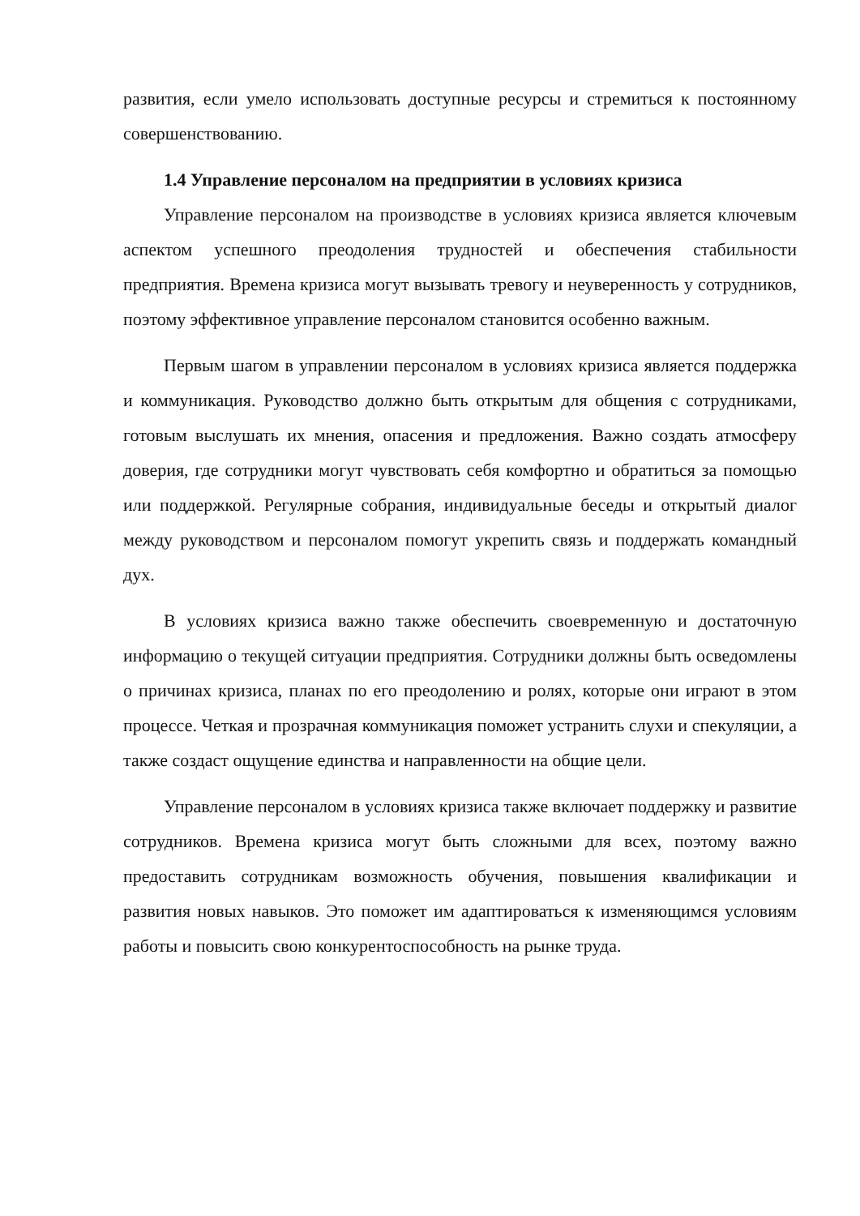развития, если умело использовать доступные ресурсы и стремиться к постоянному совершенствованию.
1.4 Управление персоналом на предприятии в условиях кризиса
Управление персоналом на производстве в условиях кризиса является ключевым аспектом успешного преодоления трудностей и обеспечения стабильности предприятия. Времена кризиса могут вызывать тревогу и неуверенность у сотрудников, поэтому эффективное управление персоналом становится особенно важным.
Первым шагом в управлении персоналом в условиях кризиса является поддержка и коммуникация. Руководство должно быть открытым для общения с сотрудниками, готовым выслушать их мнения, опасения и предложения. Важно создать атмосферу доверия, где сотрудники могут чувствовать себя комфортно и обратиться за помощью или поддержкой. Регулярные собрания, индивидуальные беседы и открытый диалог между руководством и персоналом помогут укрепить связь и поддержать командный дух.
В условиях кризиса важно также обеспечить своевременную и достаточную информацию о текущей ситуации предприятия. Сотрудники должны быть осведомлены о причинах кризиса, планах по его преодолению и ролях, которые они играют в этом процессе. Четкая и прозрачная коммуникация поможет устранить слухи и спекуляции, а также создаст ощущение единства и направленности на общие цели.
Управление персоналом в условиях кризиса также включает поддержку и развитие сотрудников. Времена кризиса могут быть сложными для всех, поэтому важно предоставить сотрудникам возможность обучения, повышения квалификации и развития новых навыков. Это поможет им адаптироваться к изменяющимся условиям работы и повысить свою конкурентоспособность на рынке труда.